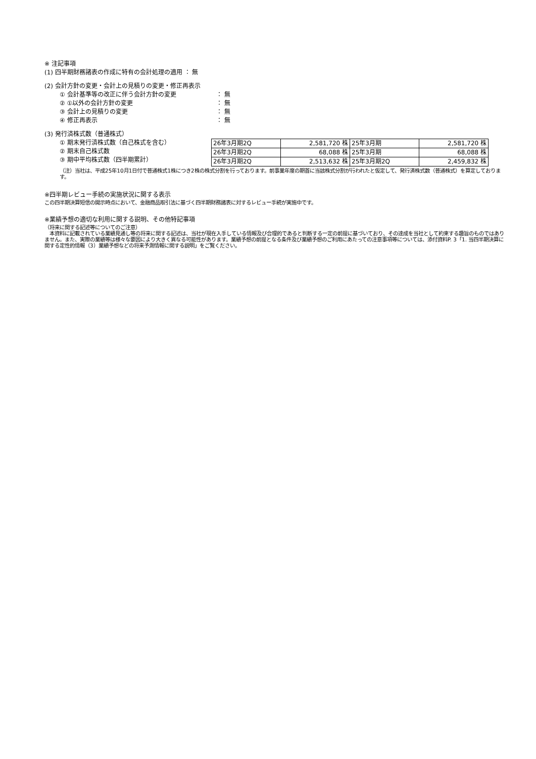※ 注記事項
(1) 四半期財務諸表の作成に特有の会計処理の適用 ： 無
(2) 会計方針の変更・会計上の見積りの変更・修正再表示
① 会計基準等の改正に伴う会計方針の変更 ： 無
② ①以外の会計方針の変更 ： 無
③ 会計上の見積りの変更 ： 無
④ 修正再表示 ： 無
(3) 発行済株式数（普通株式）
① 期末発行済株式数（自己株式を含む）
② 期末自己株式数
③ 期中平均株式数（四半期累計）
| 26年3月期2Q | 2,581,720 株 | 25年3月期 | 2,581,720 株 |
| 26年3月期2Q | 68,088 株 | 25年3月期 | 68,088 株 |
| 26年3月期2Q | 2,513,632 株 | 25年3月期2Q | 2,459,832 株 |
（注）当社は、平成25年10月1日付で普通株式1株につき2株の株式分割を行っております。前事業年度の期首に当該株式分割が行われたと仮定して、発行済株式数（普通株式）を算定しております。
※四半期レビュー手続の実施状況に関する表示
この四半期決算短信の開示時点において、金融商品取引法に基づく四半期財務諸表に対するレビュー手続が実施中です。
※業績予想の適切な利用に関する説明、その他特記事項
（将来に関する記述等についてのご注意）
　本資料に記載されている業績見通し等の将来に関する記述は、当社が現在入手している情報及び合理的であると判断する一定の前提に基づいており、その達成を当社として約束する趣旨のものではありません。また、実際の業績等は様々な要因により大きく異なる可能性があります。業績予想の前提となる条件及び業績予想のご利用にあたっての注意事項等については、添付資料P. 3「1. 当四半期決算に関する定性的情報（3）業績予想などの将来予測情報に関する説明」をご覧ください。